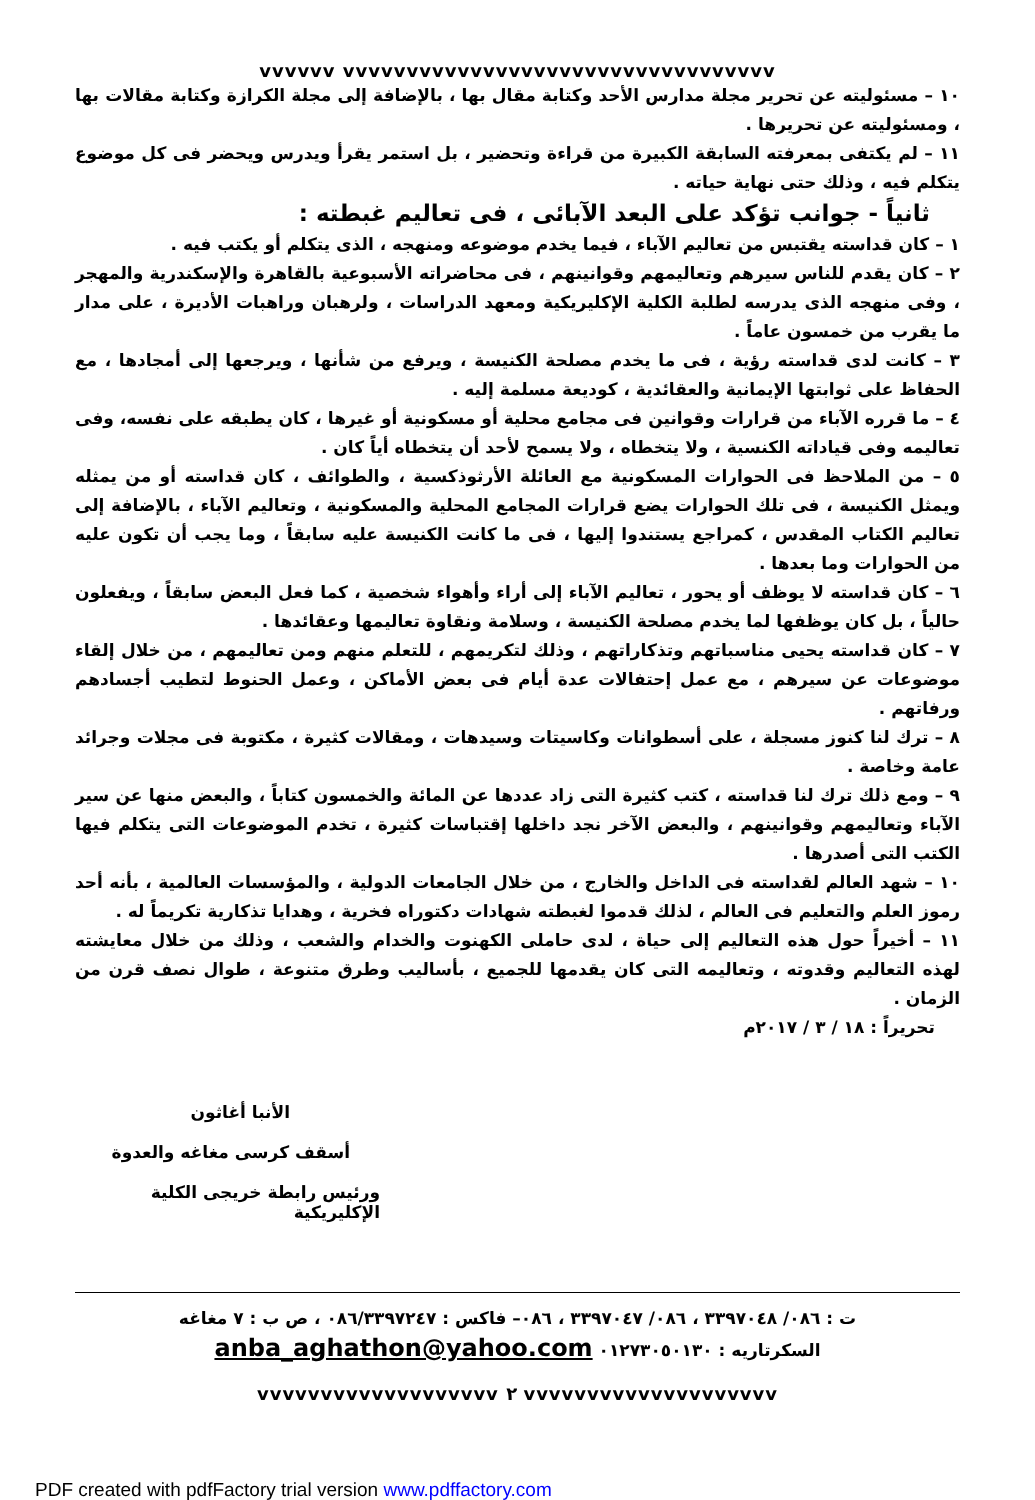vvvvvv vvvvvvvvvvvvvvvvvvvvvvvvvvvvvvvvvv
١٠ – مسئوليته عن تحرير مجلة مدارس الأحد وكتابة مقال بها ، بالإضافة إلى مجلة الكرازة وكتابة مقالات بها ، ومسئوليته عن تحريرها .
١١ – لم يكتفى بمعرفته السابقة الكبيرة من قراءة وتحضير ، بل استمر يقرأ ويدرس ويحضر فى كل موضوع يتكلم فيه ، وذلك حتى نهاية حياته .
ثانياً - جوانب تؤكد على البعد الآبائى ، فى تعاليم غبطته :
١ – كان قداسته يقتبس من تعاليم الآباء ، فيما يخدم موضوعه ومنهجه ، الذى يتكلم أو يكتب فيه .
٢ – كان يقدم للناس سيرهم وتعاليمهم وقوانينهم ، فى محاضراته الأسبوعية بالقاهرة والإسكندرية والمهجر ، وفى منهجه الذى يدرسه لطلبة الكلية الإكليريكية ومعهد الدراسات ، ولرهبان وراهبات الأديرة ، على مدار ما يقرب من خمسون عاماً .
٣ – كانت لدى قداسته رؤية ، فى ما يخدم مصلحة الكنيسة ، ويرفع من شأنها ، ويرجعها إلى أمجادها ، مع الحفاظ على ثوابتها الإيمانية والعقائدية ، كوديعة مسلمة إليه .
٤ – ما قرره الآباء من قرارات وقوانين فى مجامع محلية أو مسكونية أو غيرها ، كان يطبقه على نفسه، وفى تعاليمه وفى قياداته الكنسية ، ولا يتخطاه ، ولا يسمح لأحد أن يتخطاه أياً كان .
٥ – من الملاحظ فى الحوارات المسكونية مع العائلة الأرثوذكسية ، والطوائف ، كان قداسته أو من يمثله ويمثل الكنيسة ، فى تلك الحوارات يضع قرارات المجامع المحلية والمسكونية ، وتعاليم الآباء ، بالإضافة إلى تعاليم الكتاب المقدس ، كمراجع يستندوا إليها ، فى ما كانت الكنيسة عليه سابقاً ، وما يجب أن تكون عليه من الحوارات وما بعدها .
٦ – كان قداسته لا يوظف أو يحور ، تعاليم الآباء إلى أراء وأهواء شخصية ، كما فعل البعض سابقاً ، ويفعلون حالياً ، بل كان يوظفها لما يخدم مصلحة الكنيسة ، وسلامة ونقاوة تعاليمها وعقائدها .
٧ – كان قداسته يحيى مناسباتهم وتذكاراتهم ، وذلك لتكريمهم ، للتعلم منهم ومن تعاليمهم ، من خلال إلقاء موضوعات عن سيرهم ، مع عمل إحتفالات عدة أيام فى بعض الأماكن ، وعمل الحنوط لتطيب أجسادهم ورفاتهم .
٨ – ترك لنا كنوز مسجلة ، على أسطوانات وكاسيتات وسيدهات ، ومقالات كثيرة ، مكتوبة فى مجلات وجرائد عامة وخاصة .
٩ – ومع ذلك ترك لنا قداسته ، كتب كثيرة التى زاد عددها عن المائة والخمسون كتاباً ، والبعض منها عن سير الآباء وتعاليمهم وقوانينهم ، والبعض الآخر نجد داخلها إقتباسات كثيرة ، تخدم الموضوعات التى يتكلم فيها الكتب التى أصدرها .
١٠ – شهد العالم لقداسته فى الداخل والخارج ، من خلال الجامعات الدولية ، والمؤسسات العالمية ، بأنه أحد رموز العلم والتعليم فى العالم ، لذلك قدموا لغبطته شهادات دكتوراه فخرية ، وهدايا تذكارية تكريماً له .
١١ – أخيراً حول هذه التعاليم إلى حياة ، لدى حاملى الكهنوت والخدام والشعب ، وذلك من خلال معايشته لهذه التعاليم وقدوته ، وتعاليمه التى كان يقدمها للجميع ، بأساليب وطرق متنوعة ، طوال نصف قرن من الزمان .
تحريراً : ١٨ / ٣ / ٢٠١٧م
الأنبا أغاثون
أسقف كرسى مغاغه والعدوة
ورئيس رابطة خريجى الكلية الإكليريكية
ت : ٠٨٦/ ٣٣٩٧٠٤٨ ، ٠٨٦/ ٣٣٩٧٠٤٧ ، ٠٨٦– فاكس : ٠٨٦/٣٣٩٧٢٤٧ ، ص ب : ٧ مغاغه
السكرتاريه : ٠١٢٧٣٠٥٠١٣٠ anba_aghathon@yahoo.com
vvvvvvvvvvvvvvvvvvv ٢ vvvvvvvvvvvvvvvvvvvv
PDF created with pdfFactory trial version www.pdffactory.com